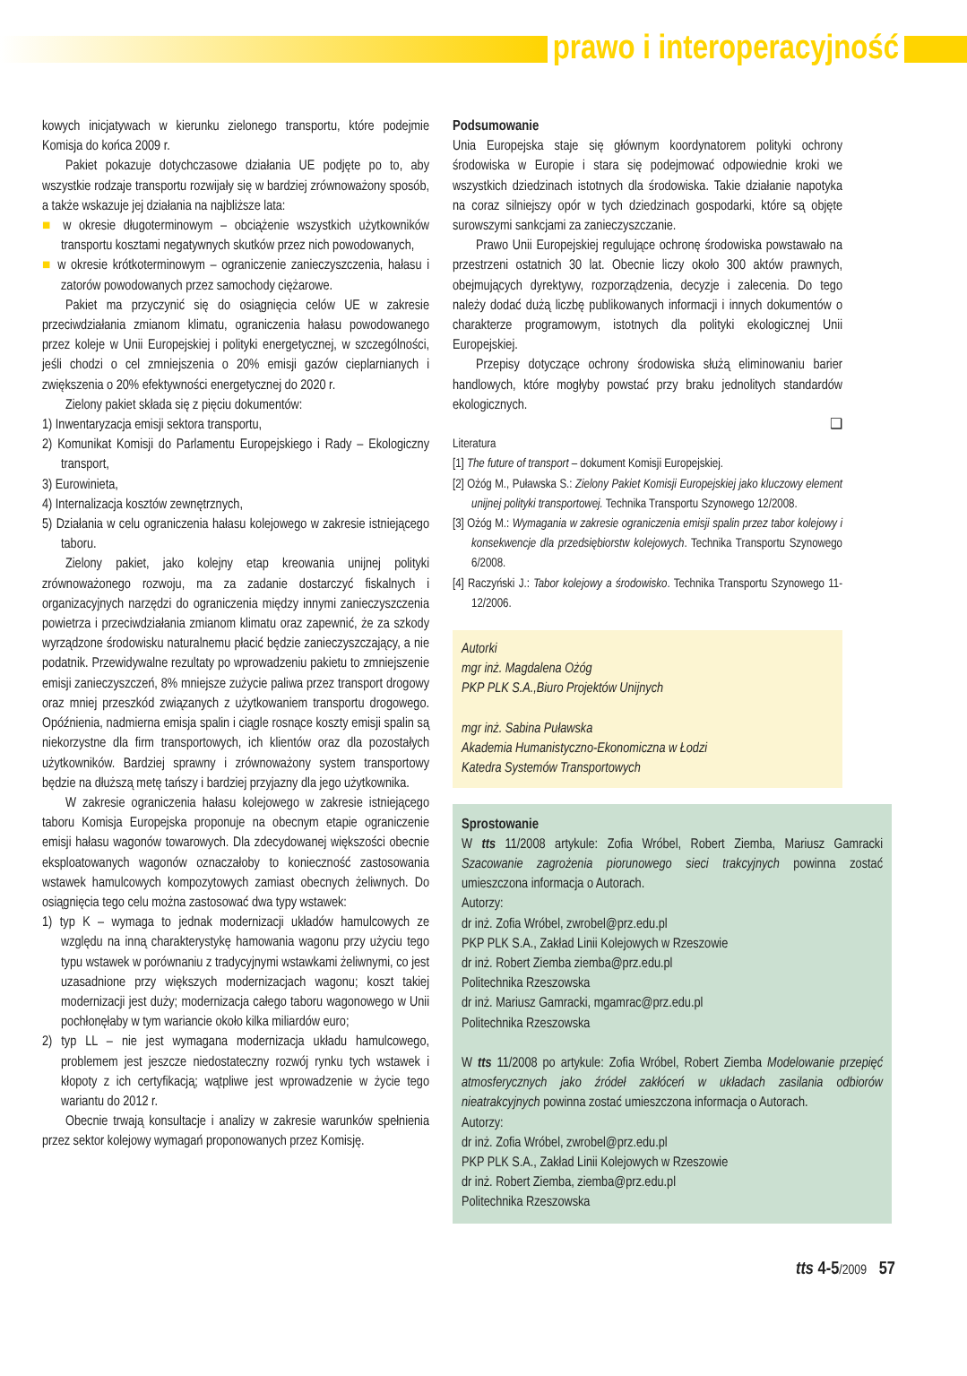prawo i interoperacyjność
kowych inicjatywach w kierunku zielonego transportu, które podejmie Komisja do końca 2009 r.
Pakiet pokazuje dotychczasowe działania UE podjęte po to, aby wszystkie rodzaje transportu rozwijały się w bardziej zrównoważony sposób, a także wskazuje jej działania na najbliższe lata:
■ w okresie długoterminowym – obciążenie wszystkich użytkowników transportu kosztami negatywnych skutków przez nich powodowanych,
■ w okresie krótkoterminowym – ograniczenie zanieczyszczenia, hałasu i zatorów powodowanych przez samochody ciężarowe.
Pakiet ma przyczynić się do osiągnięcia celów UE w zakresie przeciwdziałania zmianom klimatu, ograniczenia hałasu powodowanego przez koleje w Unii Europejskiej i polityki energetycznej, w szczególności, jeśli chodzi o cel zmniejszenia o 20% emisji gazów cieplarnianych i zwiększenia o 20% efektywności energetycznej do 2020 r.
Zielony pakiet składa się z pięciu dokumentów:
1) Inwentaryzacja emisji sektora transportu,
2) Komunikat Komisji do Parlamentu Europejskiego i Rady – Ekologiczny transport,
3) Eurowinieta,
4) Internalizacja kosztów zewnętrznych,
5) Działania w celu ograniczenia hałasu kolejowego w zakresie istniejącego taboru.
Zielony pakiet, jako kolejny etap kreowania unijnej polityki zrównoważonego rozwoju, ma za zadanie dostarczyć fiskalnych i organizacyjnych narzędzi do ograniczenia między innymi zanieczyszczenia powietrza i przeciwdziałania zmianom klimatu oraz zapewnić, że za szkody wyrządzone środowisku naturalnemu płacić będzie zanieczyszczający, a nie podatnik. Przewidywalne rezultaty po wprowadzeniu pakietu to zmniejszenie emisji zanieczyszczeń, 8% mniejsze zużycie paliwa przez transport drogowy oraz mniej przeszkód związanych z użytkowaniem transportu drogowego. Opóźnienia, nadmierna emisja spalin i ciągle rosnące koszty emisji spalin są niekorzystne dla firm transportowych, ich klientów oraz dla pozostałych użytkowników. Bardziej sprawny i zrównoważony system transportowy będzie na dłuższą metę tańszy i bardziej przyjazny dla jego użytkownika.
W zakresie ograniczenia hałasu kolejowego w zakresie istniejącego taboru Komisja Europejska proponuje na obecnym etapie ograniczenie emisji hałasu wagonów towarowych. Dla zdecydowanej większości obecnie eksploatowanych wagonów oznaczałoby to konieczność zastosowania wstawek hamulcowych kompozytowych zamiast obecnych żeliwnych. Do osiągnięcia tego celu można zastosować dwa typy wstawek:
1) typ K – wymaga to jednak modernizacji układów hamulcowych ze względu na inną charakterystykę hamowania wagonu przy użyciu tego typu wstawek w porównaniu z tradycyjnymi wstawkami żeliwnymi, co jest uzasadnione przy większych modernizacjach wagonu; koszt takiej modernizacji jest duży; modernizacja całego taboru wagonowego w Unii pochłonęłaby w tym wariancie około kilka miliardów euro;
2) typ LL – nie jest wymagana modernizacja układu hamulcowego, problemem jest jeszcze niedostateczny rozwój rynku tych wstawek i kłopoty z ich certyfikacją; wątpliwe jest wprowadzenie w życie tego wariantu do 2012 r.
Obecnie trwają konsultacje i analizy w zakresie warunków spełnienia przez sektor kolejowy wymagań proponowanych przez Komisję.
Podsumowanie
Unia Europejska staje się głównym koordynatorem polityki ochrony środowiska w Europie i stara się podejmować odpowiednie kroki we wszystkich dziedzinach istotnych dla środowiska. Takie działanie napotyka na coraz silniejszy opór w tych dziedzinach gospodarki, które są objęte surowszymi sankcjami za zanieczyszczanie.
Prawo Unii Europejskiej regulujące ochronę środowiska powstawało na przestrzeni ostatnich 30 lat. Obecnie liczy około 300 aktów prawnych, obejmujących dyrektywy, rozporządzenia, decyzje i zalecenia. Do tego należy dodać dużą liczbę publikowanych informacji i innych dokumentów o charakterze programowym, istotnych dla polityki ekologicznej Unii Europejskiej.
Przepisy dotyczące ochrony środowiska służą eliminowaniu barier handlowych, które mogłyby powstać przy braku jednolitych standardów ekologicznych.
❑
Literatura
[1] The future of transport – dokument Komisji Europejskiej.
[2] Ożóg M., Puławska S.: Zielony Pakiet Komisji Europejskiej jako kluczowy element unijnej polityki transportowej. Technika Transportu Szynowego 12/2008.
[3] Ożóg M.: Wymagania w zakresie ograniczenia emisji spalin przez tabor kolejowy i konsekwencje dla przedsiębiorstw kolejowych. Technika Transportu Szynowego 6/2008.
[4] Raczyński J.: Tabor kolejowy a środowisko. Technika Transportu Szynowego 11-12/2006.
Autorki
mgr inż. Magdalena Ożóg
PKP PLK S.A.,Biuro Projektów Unijnych
mgr inż. Sabina Puławska
Akademia Humanistyczno-Ekonomiczna w Łodzi
Katedra Systemów Transportowych
Sprostowanie
W tts 11/2008 artykule: Zofia Wróbel, Robert Ziemba, Mariusz Gamracki Szacowanie zagrożenia piorunowego sieci trakcyjnych powinna zostać umieszczona informacja o Autorach.
Autorzy:
dr inż. Zofia Wróbel, zwrobel@prz.edu.pl
PKP PLK S.A., Zakład Linii Kolejowych w Rzeszowie
dr inż. Robert Ziemba ziemba@prz.edu.pl
Politechnika Rzeszowska
dr inż. Mariusz Gamracki, mgamrac@prz.edu.pl
Politechnika Rzeszowska
W tts 11/2008 po artykule: Zofia Wróbel, Robert Ziemba Modelowanie przepięć atmosferycznych jako źródeł zakłóceń w układach zasilania odbiorów nieatrakcyjnych powinna zostać umieszczona informacja o Autorach.
Autorzy:
dr inż. Zofia Wróbel, zwrobel@prz.edu.pl
PKP PLK S.A., Zakład Linii Kolejowych w Rzeszowie
dr inż. Robert Ziemba, ziemba@prz.edu.pl
Politechnika Rzeszowska
tts 4-5/2009 57